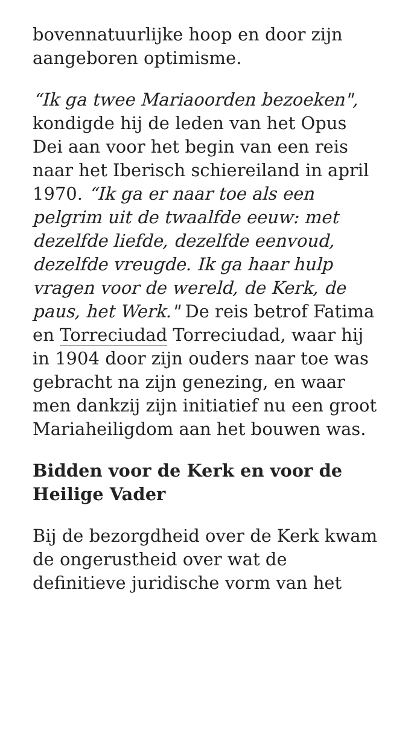bovennatuurlijke hoop en door zijn aangeboren optimisme.
“Ik ga twee Mariaoorden bezoeken", kondigde hij de leden van het Opus Dei aan voor het begin van een reis naar het Iberisch schiereiland in april 1970. “Ik ga er naar toe als een pelgrim uit de twaalfde eeuw: met dezelfde liefde, dezelfde eenvoud, dezelfde vreugde. Ik ga haar hulp vragen voor de wereld, de Kerk, de paus, het Werk." De reis betrof Fatima en Torreciudad Torreciudad, waar hij in 1904 door zijn ouders naar toe was gebracht na zijn genezing, en waar men dankzij zijn initiatief nu een groot Mariaheiligdom aan het bouwen was.
Bidden voor de Kerk en voor de Heilige Vader
Bij de bezorgdheid over de Kerk kwam de ongerustheid over wat de definitieve juridische vorm van het